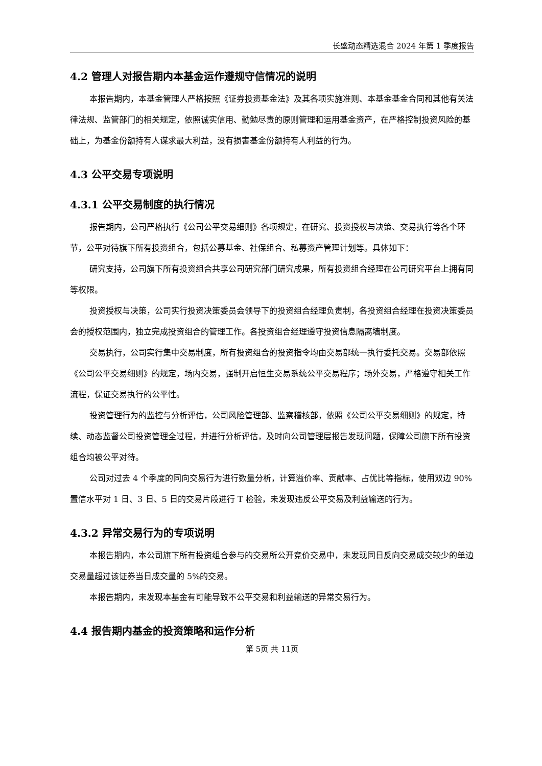长盛动态精选混合 2024 年第 1 季度报告
4.2 管理人对报告期内本基金运作遵规守信情况的说明
本报告期内，本基金管理人严格按照《证券投资基金法》及其各项实施准则、本基金基金合同和其他有关法律法规、监管部门的相关规定，依照诚实信用、勤勉尽责的原则管理和运用基金资产，在严格控制投资风险的基础上，为基金份额持有人谋求最大利益，没有损害基金份额持有人利益的行为。
4.3 公平交易专项说明
4.3.1 公平交易制度的执行情况
报告期内，公司严格执行《公司公平交易细则》各项规定，在研究、投资授权与决策、交易执行等各个环节，公平对待旗下所有投资组合，包括公募基金、社保组合、私募资产管理计划等。具体如下：
研究支持，公司旗下所有投资组合共享公司研究部门研究成果，所有投资组合经理在公司研究平台上拥有同等权限。
投资授权与决策，公司实行投资决策委员会领导下的投资组合经理负责制，各投资组合经理在投资决策委员会的授权范围内，独立完成投资组合的管理工作。各投资组合经理遵守投资信息隔离墙制度。
交易执行，公司实行集中交易制度，所有投资组合的投资指令均由交易部统一执行委托交易。交易部依照《公司公平交易细则》的规定，场内交易，强制开启恒生交易系统公平交易程序；场外交易，严格遵守相关工作流程，保证交易执行的公平性。
投资管理行为的监控与分析评估，公司风险管理部、监察稽核部，依照《公司公平交易细则》的规定，持续、动态监督公司投资管理全过程，并进行分析评估，及时向公司管理层报告发现问题，保障公司旗下所有投资组合均被公平对待。
公司对过去 4 个季度的同向交易行为进行数量分析，计算溢价率、贡献率、占优比等指标，使用双边 90%置信水平对 1 日、3 日、5 日的交易片段进行 T 检验，未发现违反公平交易及利益输送的行为。
4.3.2 异常交易行为的专项说明
本报告期内，本公司旗下所有投资组合参与的交易所公开竞价交易中，未发现同日反向交易成交较少的单边交易量超过该证券当日成交量的 5%的交易。
本报告期内，未发现本基金有可能导致不公平交易和利益输送的异常交易行为。
4.4 报告期内基金的投资策略和运作分析
第 5页 共 11页